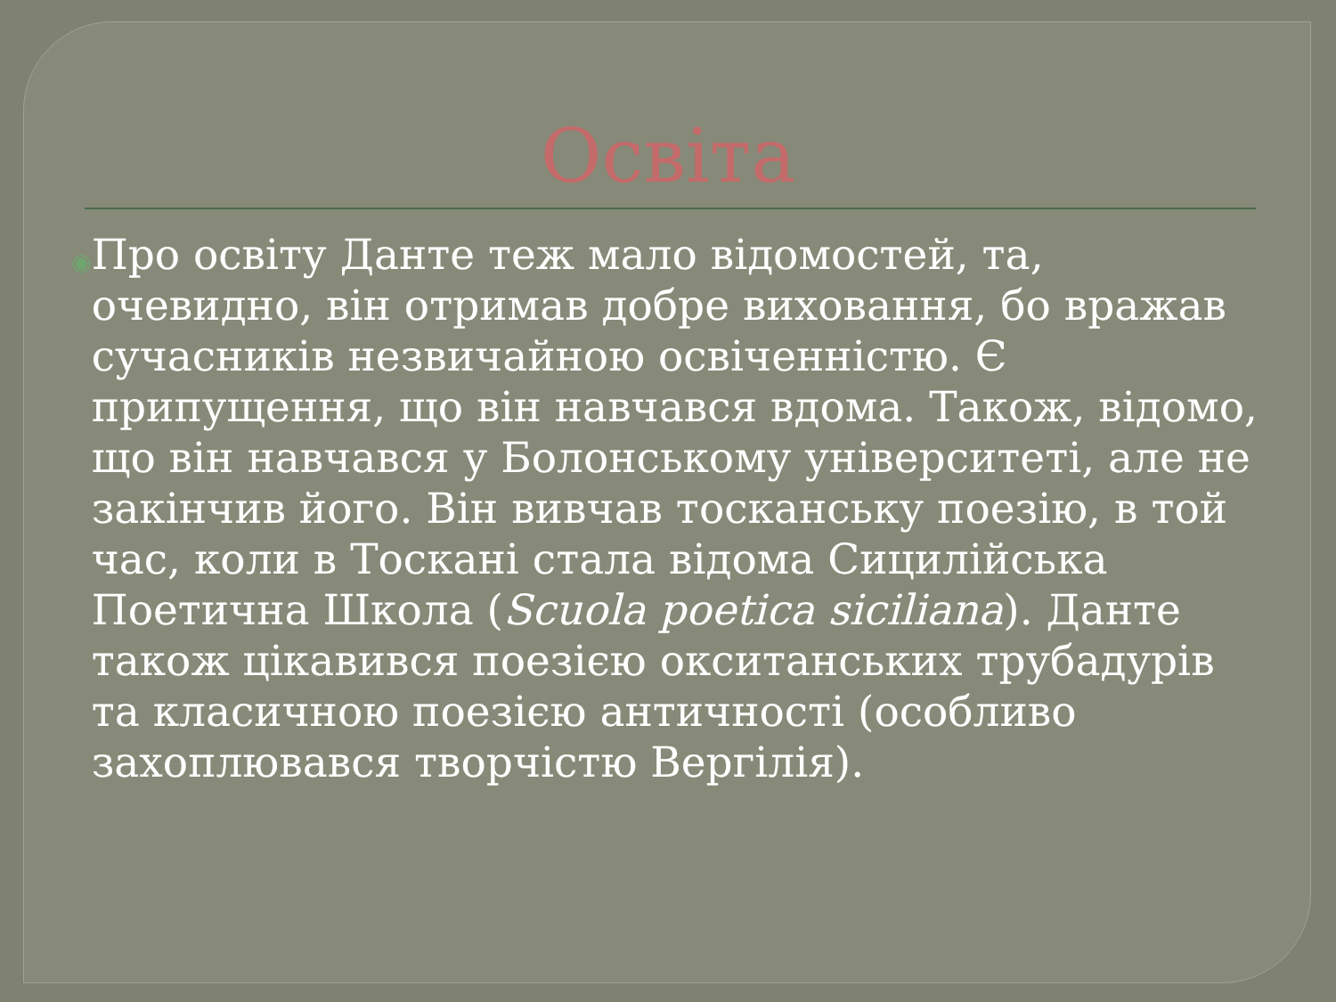Освіта
◉
Про освіту Данте теж мало відомостей, та, очевидно, він отримав добре виховання, бо вражав сучасників незвичайною освіченністю. Є припущення, що він навчався вдома. Також, відомо, що він навчався у Болонському університеті, але не закінчив його. Він вивчав тосканську поезію, в той час, коли в Тоскані стала відома Сицилійська Поетична Школа (Scuola poetica siciliana). Данте також цікавився поезією окситанських трубадурів та класичною поезією античності (особливо захоплювався творчістю Вергілія).